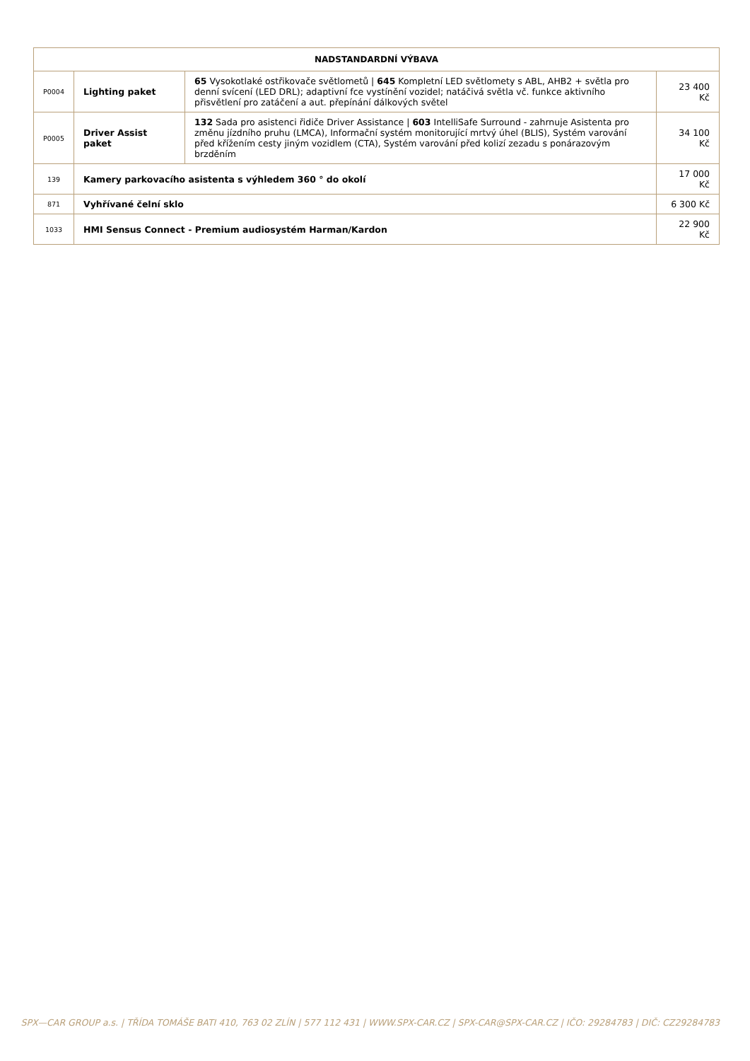| NADSTANDARDNÍ VÝBAVA | | | |
| --- | --- | --- | --- |
| P0004 | Lighting paket | 65 Vysokotlaké ostřikovače světlometů / 645 Kompletní LED světlomety s ABL, AHB2 + světla pro denní svícení (LED DRL); adaptivní fce vystínění vozidel; natáčivá světla vč. funkce aktivního přisvětlení pro zatáčení a aut. přepínání dálkových světel | 23 400 Kč |
| P0005 | Driver Assist paket | 132 Sada pro asistenci řidiče Driver Assistance / 603 IntelliSafe Surround - zahrnuje Asistenta pro změnu jízdního pruhu (LMCA), Informační systém monitorující mrtvý úhel (BLIS), Systém varování před křížením cesty jiným vozidlem (CTA), Systém varování před kolizí zezadu s ponárazovým brzděním | 34 100 Kč |
| 139 | Kamery parkovacího asistenta s výhledem 360 ° do okolí | | 17 000 Kč |
| 871 | Vyhřívané čelní sklo | | 6 300 Kč |
| 1033 | HMI Sensus Connect - Premium audiosystém Harman/Kardon | | 22 900 Kč |
SPX—CAR GROUP a.s. | TŘÍDA TOMÁŠE BATI 410, 763 02 ZLÍN | 577 112 431 | WWW.SPX-CAR.CZ | SPX-CAR@SPX-CAR.CZ | IČO: 29284783 | DIČ: CZ29284783